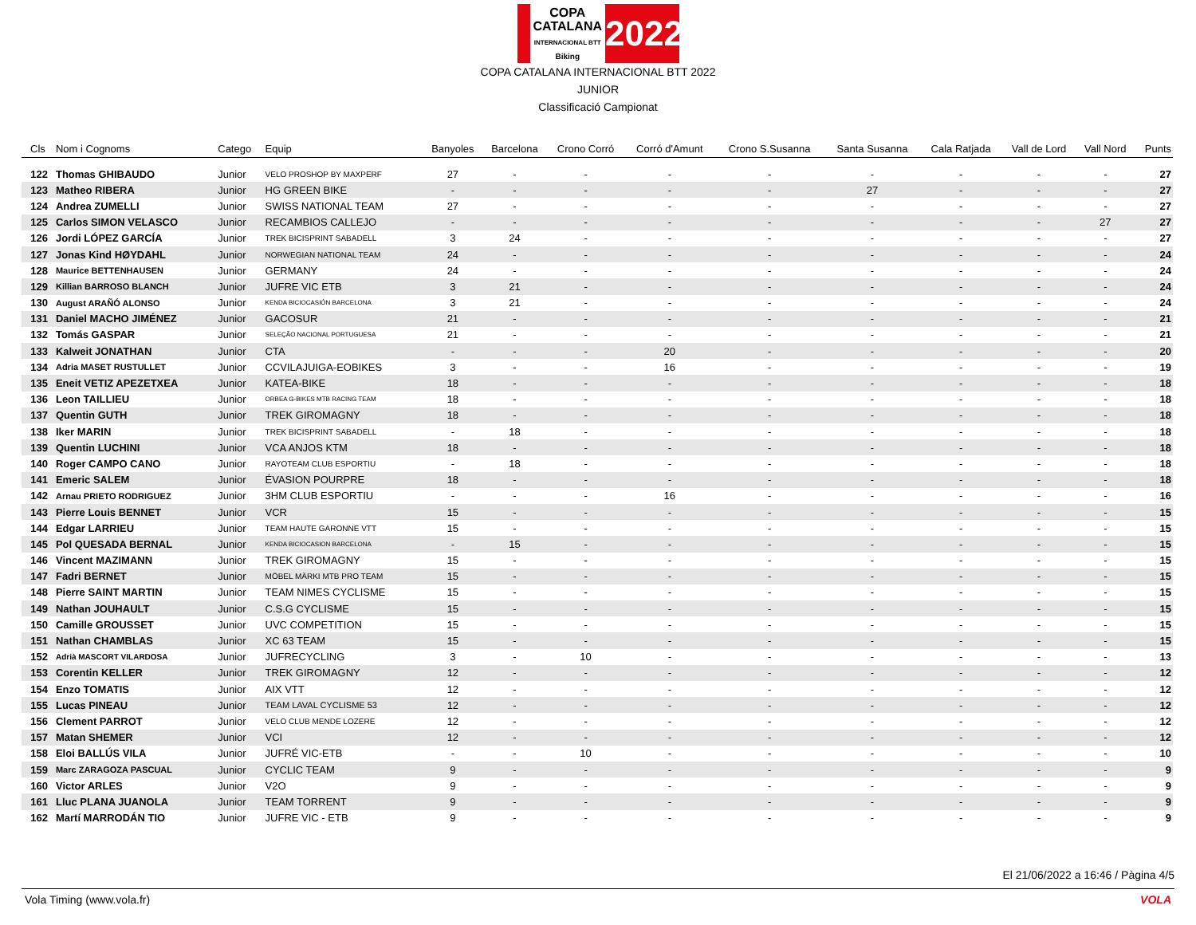COPA CATALANA
INTERNACIONAL BTT
Biking
2022
COPA CATALANA INTERNACIONAL BTT 2022
JUNIOR
Classificació Campionat
| Cls | Nom i Cognoms | Catego | Equip | Banyoles | Barcelona | Crono Corró | Corró d'Amunt | Crono S.Susanna | Santa Susanna | Cala Ratjada | Vall de Lord | Vall Nord | Punts |
| --- | --- | --- | --- | --- | --- | --- | --- | --- | --- | --- | --- | --- | --- |
| 122 | Thomas GHIBAUDO | Junior | VELO PROSHOP BY MAXPERF | 27 | - | - | - | - | - | - | - | - | 27 |
| 123 | Matheo RIBERA | Junior | HG GREEN BIKE | - | - | - | - | - | 27 | - | - | - | 27 |
| 124 | Andrea ZUMELLI | Junior | SWISS NATIONAL TEAM | 27 | - | - | - | - | - | - | - | - | 27 |
| 125 | Carlos SIMON VELASCO | Junior | RECAMBIOS CALLEJO | - | - | - | - | - | - | - | - | 27 | 27 |
| 126 | Jordi LÓPEZ GARCÍA | Junior | TREK BICISPRINT SABADELL | 3 | 24 | - | - | - | - | - | - | - | 27 |
| 127 | Jonas Kind HØYDAHL | Junior | NORWEGIAN NATIONAL TEAM | 24 | - | - | - | - | - | - | - | - | 24 |
| 128 | Maurice BETTENHAUSEN | Junior | GERMANY | 24 | - | - | - | - | - | - | - | - | 24 |
| 129 | Killian BARROSO BLANCH | Junior | JUFRE VIC ETB | 3 | 21 | - | - | - | - | - | - | - | 24 |
| 130 | August ARAÑÓ ALONSO | Junior | KENDA BICIOCASIÓN BARCELONA | 3 | 21 | - | - | - | - | - | - | - | 24 |
| 131 | Daniel MACHO JIMÉNEZ | Junior | GACOSUR | 21 | - | - | - | - | - | - | - | - | 21 |
| 132 | Tomás GASPAR | Junior | SELEÇÃO NACIONAL PORTUGUESA | 21 | - | - | - | - | - | - | - | - | 21 |
| 133 | Kalweit JONATHAN | Junior | CTA | - | - | - | 20 | - | - | - | - | - | 20 |
| 134 | Adria MASET RUSTULLET | Junior | CCVILAJUIGA-EOBIKES | 3 | - | - | 16 | - | - | - | - | - | 19 |
| 135 | Eneit VETIZ APEZETXEA | Junior | KATEA-BIKE | 18 | - | - | - | - | - | - | - | - | 18 |
| 136 | Leon TAILLIEU | Junior | ORBEA G-BIKES MTB RACING TEAM | 18 | - | - | - | - | - | - | - | - | 18 |
| 137 | Quentin GUTH | Junior | TREK GIROMAGNY | 18 | - | - | - | - | - | - | - | - | 18 |
| 138 | Iker MARIN | Junior | TREK BICISPRINT SABADELL | - | 18 | - | - | - | - | - | - | - | 18 |
| 139 | Quentin LUCHINI | Junior | VCA ANJOS KTM | 18 | - | - | - | - | - | - | - | - | 18 |
| 140 | Roger CAMPO CANO | Junior | RAYOTEAM CLUB ESPORTIU | - | 18 | - | - | - | - | - | - | - | 18 |
| 141 | Emeric SALEM | Junior | ÉVASION POURPRE | 18 | - | - | - | - | - | - | - | - | 18 |
| 142 | Arnau PRIETO RODRIGUEZ | Junior | 3HM CLUB ESPORTIU | - | - | - | 16 | - | - | - | - | - | 16 |
| 143 | Pierre Louis BENNET | Junior | VCR | 15 | - | - | - | - | - | - | - | - | 15 |
| 144 | Edgar LARRIEU | Junior | TEAM HAUTE GARONNE VTT | 15 | - | - | - | - | - | - | - | - | 15 |
| 145 | Pol QUESADA BERNAL | Junior | KENDA BICIOCASION BARCELONA | - | 15 | - | - | - | - | - | - | - | 15 |
| 146 | Vincent MAZIMANN | Junior | TREK GIROMAGNY | 15 | - | - | - | - | - | - | - | - | 15 |
| 147 | Fadri BERNET | Junior | MÖBEL MÄRKI MTB PRO TEAM | 15 | - | - | - | - | - | - | - | - | 15 |
| 148 | Pierre SAINT MARTIN | Junior | TEAM NIMES CYCLISME | 15 | - | - | - | - | - | - | - | - | 15 |
| 149 | Nathan JOUHAULT | Junior | C.S.G CYCLISME | 15 | - | - | - | - | - | - | - | - | 15 |
| 150 | Camille GROUSSET | Junior | UVC COMPETITION | 15 | - | - | - | - | - | - | - | - | 15 |
| 151 | Nathan CHAMBLAS | Junior | XC 63 TEAM | 15 | - | - | - | - | - | - | - | - | 15 |
| 152 | Adrià MASCORT VILARDOSA | Junior | JUFRECYCLING | 3 | - | 10 | - | - | - | - | - | - | 13 |
| 153 | Corentin KELLER | Junior | TREK GIROMAGNY | 12 | - | - | - | - | - | - | - | - | 12 |
| 154 | Enzo TOMATIS | Junior | AIX VTT | 12 | - | - | - | - | - | - | - | - | 12 |
| 155 | Lucas PINEAU | Junior | TEAM LAVAL CYCLISME 53 | 12 | - | - | - | - | - | - | - | - | 12 |
| 156 | Clement PARROT | Junior | VELO CLUB MENDE LOZERE | 12 | - | - | - | - | - | - | - | - | 12 |
| 157 | Matan SHEMER | Junior | VCI | 12 | - | - | - | - | - | - | - | - | 12 |
| 158 | Eloi BALLÚS VILA | Junior | JUFRÉ VIC-ETB | - | - | 10 | - | - | - | - | - | - | 10 |
| 159 | Marc ZARAGOZA PASCUAL | Junior | CYCLIC TEAM | 9 | - | - | - | - | - | - | - | - | 9 |
| 160 | Victor ARLES | Junior | V2O | 9 | - | - | - | - | - | - | - | - | 9 |
| 161 | Lluc PLANA JUANOLA | Junior | TEAM TORRENT | 9 | - | - | - | - | - | - | - | - | 9 |
| 162 | Martí MARRODÁN TIO | Junior | JUFRE VIC - ETB | 9 | - | - | - | - | - | - | - | - | 9 |
El 21/06/2022 a 16:46 / Pàgina 4/5
Vola Timing (www.vola.fr) VOLA